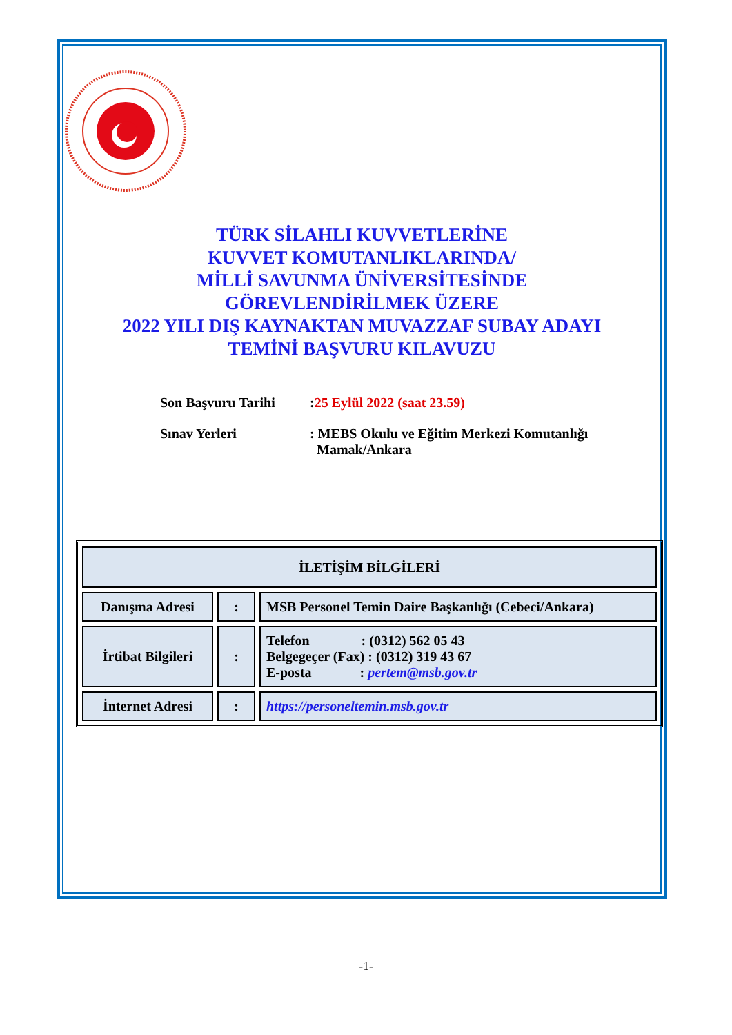TÜRK SİLAHLI KUVVETLERİNE
KUVVET KOMUTANLIKLARINDA/
MİLLİ SAVUNMA ÜNİVERSİTESİNDE
GÖREVLENDİRİLMEK ÜZERE
2022 YILI DIŞ KAYNAKTAN MUVAZZAF SUBAY ADAYI
TEMİNİ BAŞVURU KILAVUZU
Son Başvuru Tarihi :25 Eylül 2022 (saat 23.59)
Sınav Yerleri : MEBS Okulu ve Eğitim Merkezi Komutanlığı
Mamak/Ankara
| İLETİŞİM BİLGİLERİ | | |
| --- | --- | --- |
| Danışma Adresi | : | MSB Personel Temin Daire Başkanlığı (Cebeci/Ankara) |
| İrtibat Bilgileri | : | Telefon : (0312) 562 05 43 Belgegeçer (Fax) : (0312) 319 43 67 E-posta : pertem@msb.gov.tr |
| İnternet Adresi | : | https://personeltemin.msb.gov.tr |
-1-